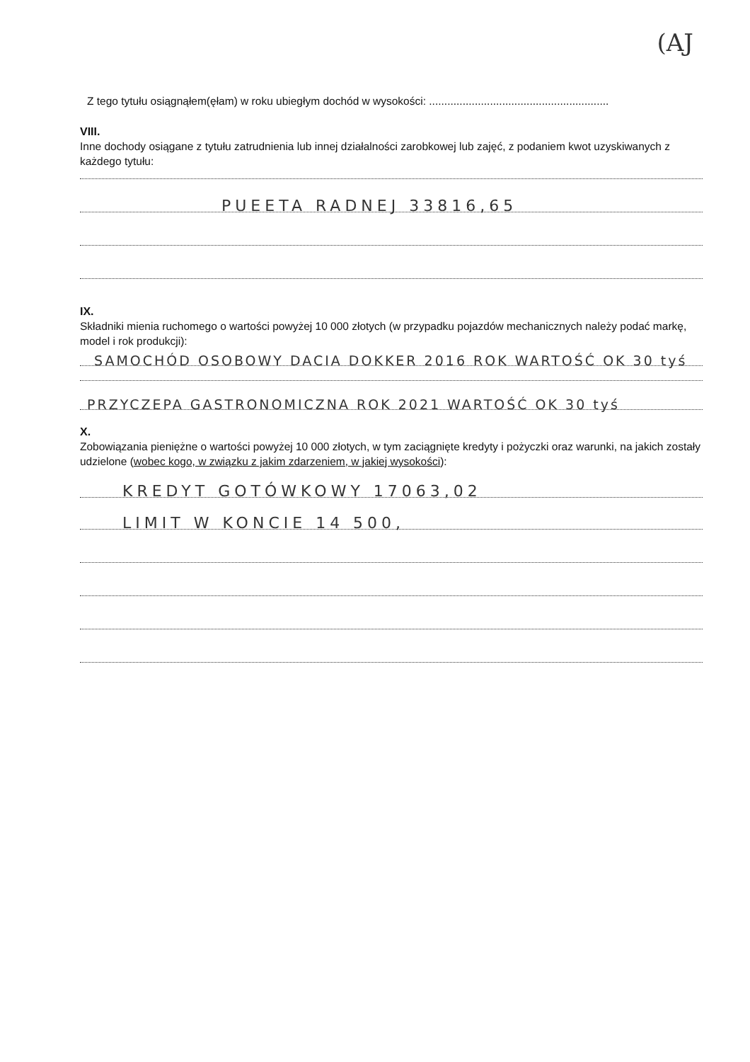(AJ
Z tego tytułu osiągnąłem(ęłam) w roku ubiegłym dochód w wysokości: ...........................................................
VIII.
Inne dochody osiągane z tytułu zatrudnienia lub innej działalności zarobkowej lub zajęć, z podaniem kwot uzyskiwanych z każdego tytułu:
PUEETA RADNEJ 33816,65
IX.
Składniki mienia ruchomego o wartości powyżej 10 000 złotych (w przypadku pojazdów mechanicznych należy podać markę, model i rok produkcji):
SAMOCHÓD OSOBOWY DACIA DOKKER 2016 ROK WARTOŚĆ OK 30 tyś
PRZYCZEPA GASTRONOMICZNA ROK 2021 WARTOŚĆ OK 30 tyś
X.
Zobowiązania pieniężne o wartości powyżej 10 000 złotych, w tym zaciągnięte kredyty i pożyczki oraz warunki, na jakich zostały udzielone (wobec kogo, w związku z jakim zdarzeniem, w jakiej wysokości):
KREDYT GOTÓWKOWY 17063,02
LIMIT W KONCIE 14 500,